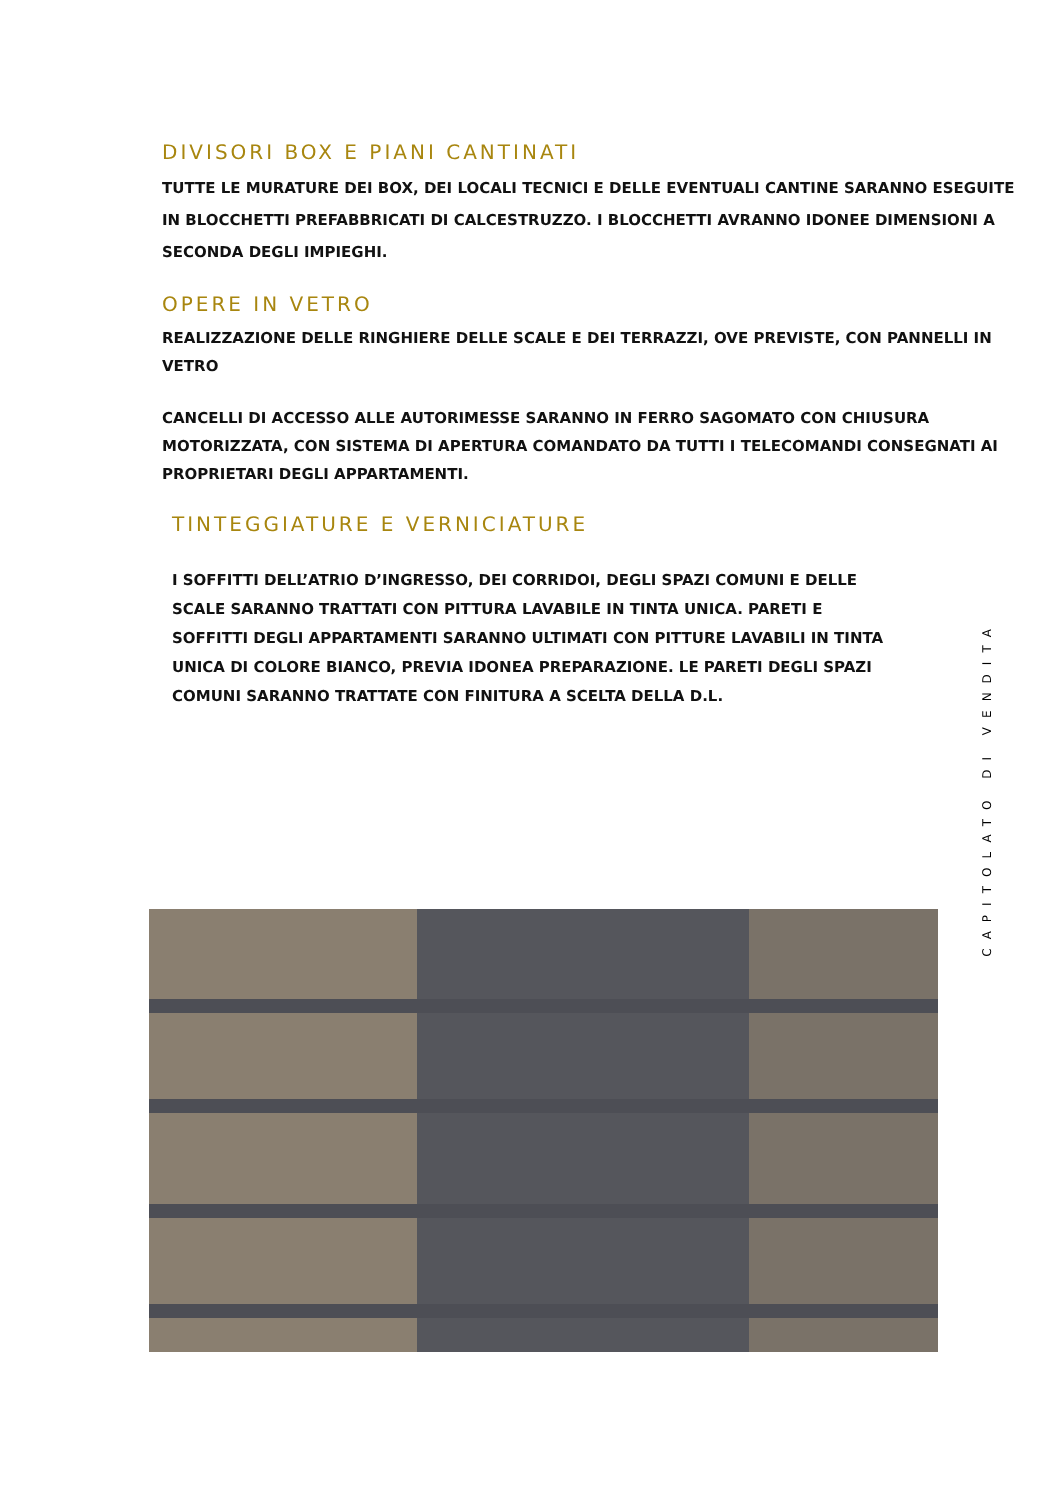DIVISORI BOX E PIANI CANTINATI
TUTTE LE MURATURE DEI BOX, DEI LOCALI TECNICI E DELLE EVENTUALI CANTINE SARANNO ESEGUITE IN BLOCCHETTI PREFABBRICATI DI CALCESTRUZZO. I BLOCCHETTI AVRANNO IDONEE DIMENSIONI A SECONDA DEGLI IMPIEGHI.
OPERE IN VETRO
REALIZZAZIONE DELLE RINGHIERE DELLE SCALE E DEI TERRAZZI, OVE PREVISTE, CON PANNELLI IN VETRO
CANCELLI DI ACCESSO ALLE AUTORIMESSE SARANNO IN FERRO SAGOMATO CON CHIUSURA MOTORIZZATA, CON SISTEMA DI APERTURA COMANDATO DA TUTTI I TELECOMANDI CONSEGNATI AI PROPRIETARI DEGLI APPARTAMENTI.
TINTEGGIATURE E VERNICIATURE
I SOFFITTI DELL’ATRIO D’INGRESSO, DEI CORRIDOI, DEGLI SPAZI COMUNI E DELLE SCALE SARANNO TRATTATI CON PITTURA LAVABILE IN TINTA UNICA. PARETI E SOFFITTI DEGLI APPARTAMENTI SARANNO ULTIMATI CON PITTURE LAVABILI IN TINTA UNICA DI COLORE BIANCO, PREVIA IDONEA PREPARAZIONE. LE PARETI DEGLI SPAZI COMUNI SARANNO TRATTATE CON FINITURA A SCELTA DELLA D.L.
CAPITOLATO DI VENDITA